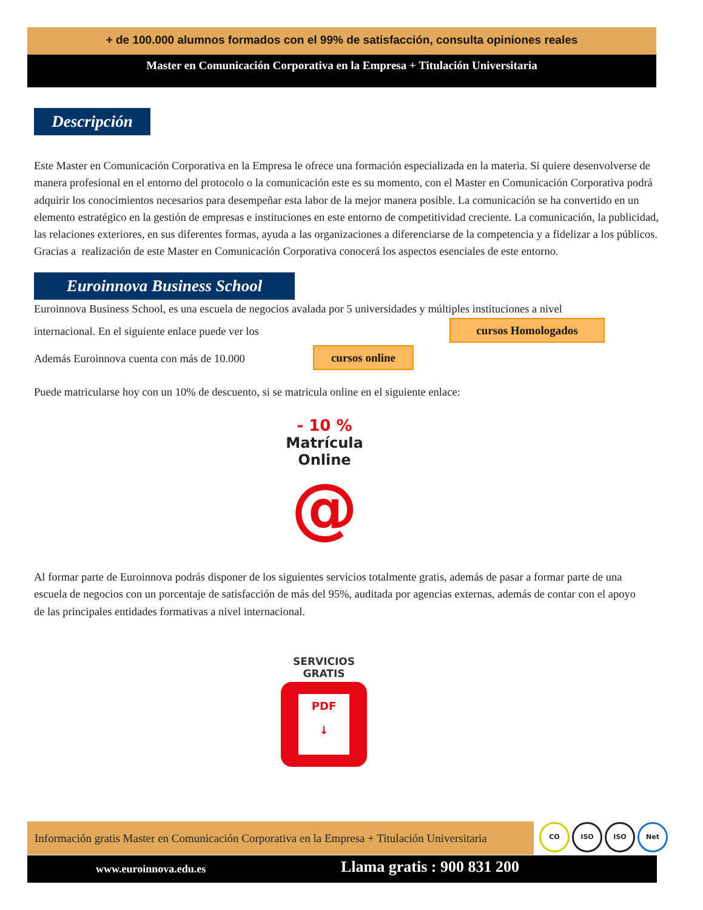+ de 100.000 alumnos formados con el 99% de satisfacción, consulta opiniones reales
Master en Comunicación Corporativa en la Empresa + Titulación Universitaria
Descripción
Este Master en Comunicación Corporativa en la Empresa le ofrece una formación especializada en la materia. Si quiere desenvolverse de
manera profesional en el entorno del protocolo o la comunicación este es su momento, con el Master en Comunicación Corporativa podrá
adquirir los conocimientos necesarios para desempeñar esta labor de la mejor manera posible. La comunicación se ha convertido en un
elemento estratégico en la gestión de empresas e instituciones en este entorno de competitividad creciente. La comunicación, la publicidad,
las relaciones exteriores, en sus diferentes formas, ayuda a las organizaciones a diferenciarse de la competencia y a fidelizar a los públicos.
Gracias a realización de este Master en Comunicación Corporativa conocerá los aspectos esenciales de este entorno.
Euroinnova Business School
Euroinnova Business School, es una escuela de negocios avalada por 5 universidades y múltiples instituciones a nivel
internacional. En el siguiente enlace puede ver los cursos Homologados
Además Euroinnova cuenta con más de 10.000 cursos online
Puede matricularse hoy con un 10% de descuento, si se matricula online en el siguiente enlace:
- 10 %
Matrícula
Online
@
Al formar parte de Euroinnova podrás disponer de los siguientes servicios totalmente gratis, además de pasar a formar parte de una
escuela de negocios con un porcentaje de satisfacción de más del 95%, auditada por agencias externas, además de contar con el apoyo
de las principales entidades formativas a nivel internacional.
SERVICIOS
GRATIS
PDF
↓
Información gratis Master en Comunicación Corporativa en la Empresa + Titulación Universitaria
CO ISO ISO Net
www.euroinnova.edu.es Llama gratis : 900 831 200